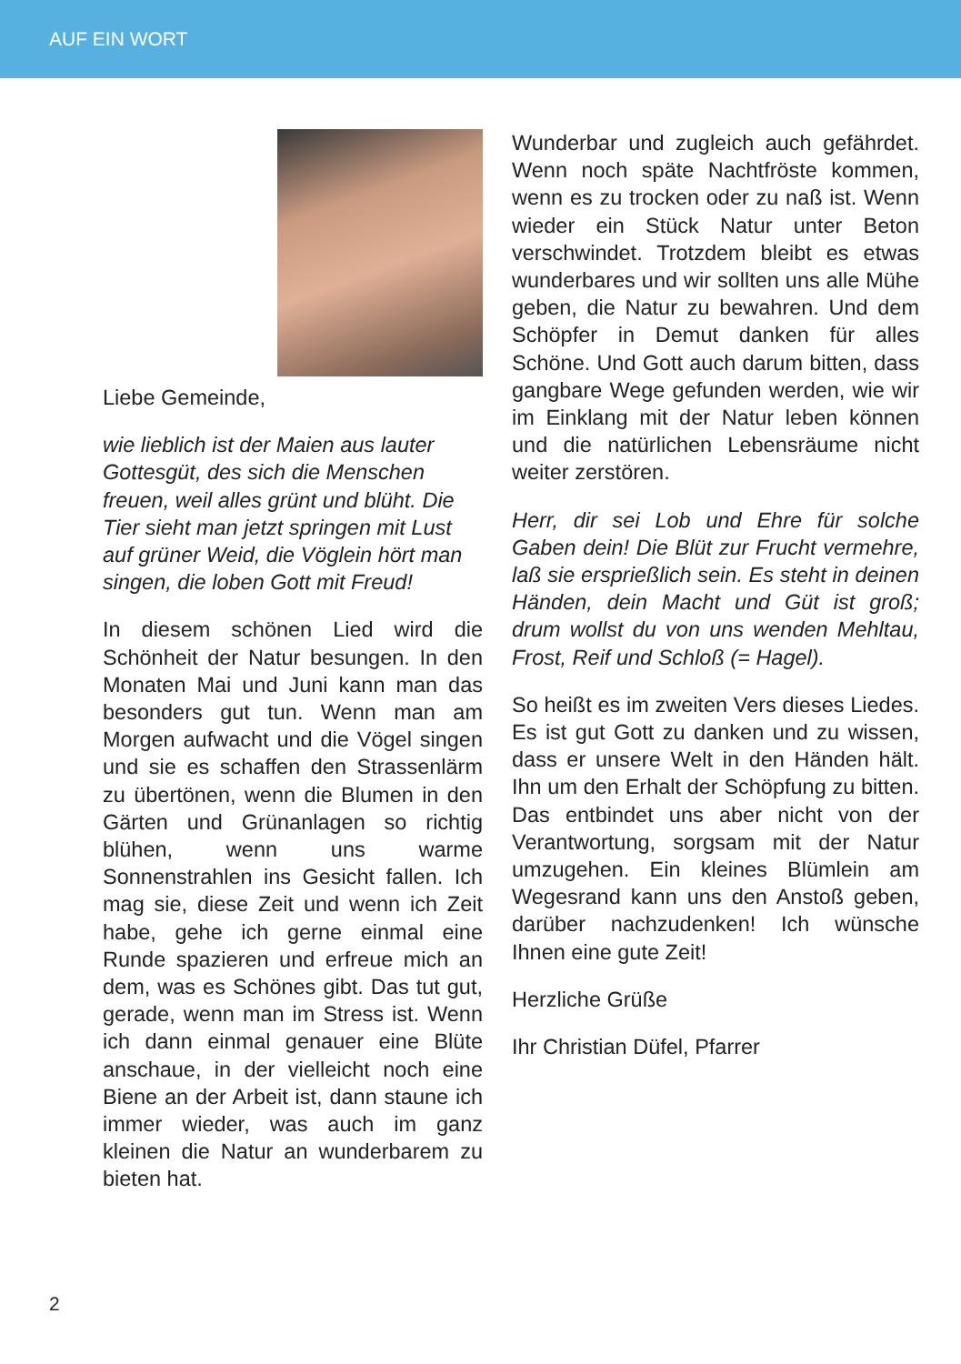AUF EIN WORT
Liebe Gemeinde,
wie lieblich ist der Maien aus lauter Gottesgüt, des sich die Menschen freuen, weil alles grünt und blüht. Die Tier sieht man jetzt springen mit Lust auf grüner Weid, die Vöglein hört man singen, die loben Gott mit Freud!
In diesem schönen Lied wird die Schönheit der Natur besungen. In den Monaten Mai und Juni kann man das besonders gut tun. Wenn man am Morgen aufwacht und die Vögel singen und sie es schaffen den Strassenlärm zu übertönen, wenn die Blumen in den Gärten und Grünanlagen so richtig blühen, wenn uns warme Sonnenstrahlen ins Gesicht fallen. Ich mag sie, diese Zeit und wenn ich Zeit habe, gehe ich gerne einmal eine Runde spazieren und erfreue mich an dem, was es Schönes gibt. Das tut gut, gerade, wenn man im Stress ist. Wenn ich dann einmal genauer eine Blüte anschaue, in der vielleicht noch eine Biene an der Arbeit ist, dann staune ich immer wieder, was auch im ganz kleinen die Natur an wunderbarem zu bieten hat.
Wunderbar und zugleich auch gefährdet. Wenn noch späte Nachtfröste kommen, wenn es zu trocken oder zu naß ist. Wenn wieder ein Stück Natur unter Beton verschwindet. Trotzdem bleibt es etwas wunderbares und wir sollten uns alle Mühe geben, die Natur zu bewahren. Und dem Schöpfer in Demut danken für alles Schöne. Und Gott auch darum bitten, dass gangbare Wege gefunden werden, wie wir im Einklang mit der Natur leben können und die natürlichen Lebensräume nicht weiter zerstören.
Herr, dir sei Lob und Ehre für solche Gaben dein! Die Blüt zur Frucht vermehre, laß sie ersprießlich sein. Es steht in deinen Händen, dein Macht und Güt ist groß; drum wollst du von uns wenden Mehltau, Frost, Reif und Schloß (= Hagel).
So heißt es im zweiten Vers dieses Liedes. Es ist gut Gott zu danken und zu wissen, dass er unsere Welt in den Händen hält. Ihn um den Erhalt der Schöpfung zu bitten. Das entbindet uns aber nicht von der Verantwortung, sorgsam mit der Natur umzugehen. Ein kleines Blümlein am Wegesrand kann uns den Anstoß geben, darüber nachzudenken! Ich wünsche Ihnen eine gute Zeit!
Herzliche Grüße
Ihr Christian Düfel, Pfarrer
2